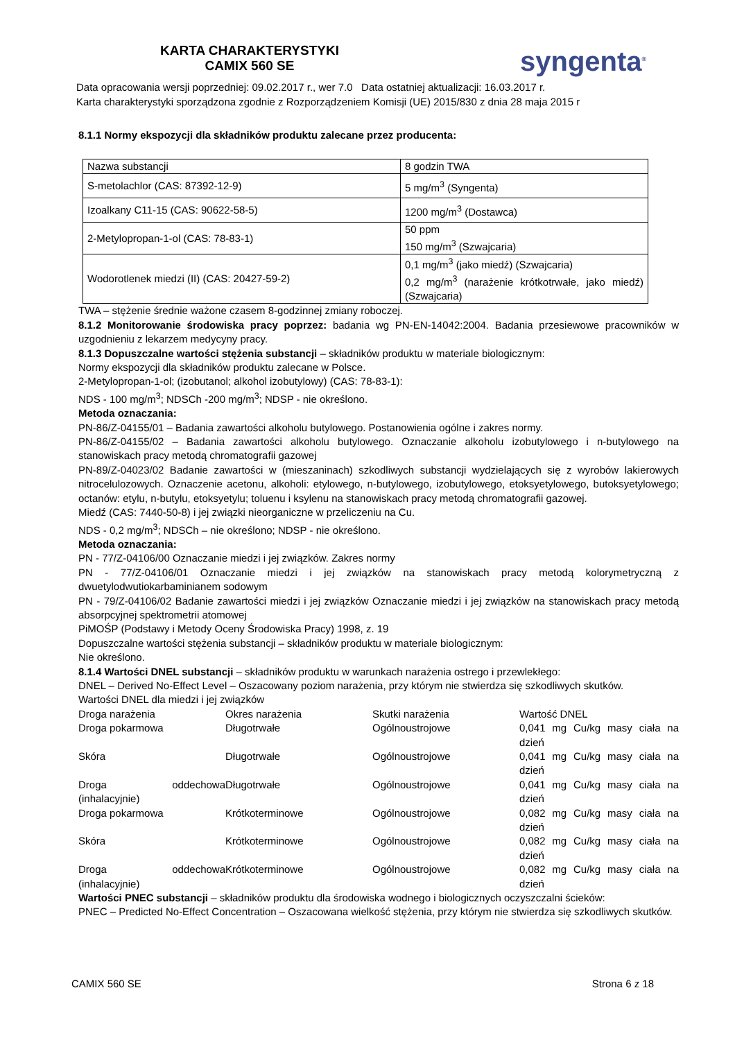KARTA CHARAKTERYSTYKI
CAMIX 560 SE
syngenta<sup>®</sup>
Data opracowania wersji poprzedniej: 09.02.2017 r., wer 7.0 Data ostatniej aktualizacji: 16.03.2017 r.
Karta charakterystyki sporządzona zgodnie z Rozporządzeniem Komisji (UE) 2015/830 z dnia 28 maja 2015 r
8.1.1 Normy ekspozycji dla składników produktu zalecane przez producenta:
| Nazwa substancji | 8 godzin TWA |
| S-metolachlor (CAS: 87392-12-9) | 5 mg/m<sup>3</sup> (Syngenta) |
| Izoalkany C11-15 (CAS: 90622-58-5) | 1200 mg/m<sup>3</sup> (Dostawca) |
| 2-Metylopropan-1-ol (CAS: 78-83-1) | 50 ppm 150 mg/m<sup>3</sup> (Szwajcaria) |
| Wodorotlenek miedzi (II) (CAS: 20427-59-2) | 0,1 mg/m<sup>3</sup> (jako miedź) (Szwajcaria) 0,2 mg/m<sup>3</sup> (narażenie krótkotrwałe, jako miedź) (Szwajcaria) |
TWA – stężenie średnie ważone czasem 8-godzinnej zmiany roboczej.
8.1.2 Monitorowanie środowiska pracy poprzez: badania wg PN-EN-14042:2004. Badania przesiewowe pracowników w uzgodnieniu z lekarzem medycyny pracy.
8.1.3 Dopuszczalne wartości stężenia substancji – składników produktu w materiale biologicznym:
Normy ekspozycji dla składników produktu zalecane w Polsce.
2-Metylopropan-1-ol; (izobutanol; alkohol izobutylowy) (CAS: 78-83-1):
NDS - 100 mg/m<sup>3</sup>; NDSCh -200 mg/m<sup>3</sup>; NDSP - nie określono.
Metoda oznaczania:
PN-86/Z-04155/01 – Badania zawartości alkoholu butylowego. Postanowienia ogólne i zakres normy.
PN-86/Z-04155/02 – Badania zawartości alkoholu butylowego. Oznaczanie alkoholu izobutylowego i n-butylowego na stanowiskach pracy metodą chromatografii gazowej
PN-89/Z-04023/02 Badanie zawartości w (mieszaninach) szkodliwych substancji wydzielających się z wyrobów lakierowych nitrocelulozowych. Oznaczenie acetonu, alkoholi: etylowego, n-butylowego, izobutylowego, etoksyetylowego, butoksyetylowego; octanów: etylu, n-butylu, etoksyetylu; toluenu i ksylenu na stanowiskach pracy metodą chromatografii gazowej.
Miedź (CAS: 7440-50-8) i jej związki nieorganiczne w przeliczeniu na Cu.
NDS - 0,2 mg/m<sup>3</sup>; NDSCh – nie określono; NDSP - nie określono.
Metoda oznaczania:
PN - 77/Z-04106/00 Oznaczanie miedzi i jej związków. Zakres normy
PN - 77/Z-04106/01 Oznaczanie miedzi i jej związków na stanowiskach pracy metodą kolorymetryczną z dwuetylodwutiokarbaminianem sodowym
PN - 79/Z-04106/02 Badanie zawartości miedzi i jej związków Oznaczanie miedzi i jej związków na stanowiskach pracy metodą absorpcyjnej spektrometrii atomowej
PiMOŚP (Podstawy i Metody Oceny Środowiska Pracy) 1998, z. 19
Dopuszczalne wartości stężenia substancji – składników produktu w materiale biologicznym:
Nie określono.
8.1.4 Wartości DNEL substancji – składników produktu w warunkach narażenia ostrego i przewlekłego:
DNEL – Derived No-Effect Level – Oszacowany poziom narażenia, przy którym nie stwierdza się szkodliwych skutków.
Wartości DNEL dla miedzi i jej związków
| Droga narażenia | Okres narażenia | Skutki narażenia | Wartość DNEL |
| Droga pokarmowa | Długotrwałe | Ogólnoustrojowe | 0,041 mg Cu/kg masy ciała na dzień |
| Skóra | Długotrwałe | Ogólnoustrojowe | 0,041 mg Cu/kg masy ciała na dzień |
| Droga oddechowa (inhalacyjnie) | Długotrwałe | Ogólnoustrojowe | 0,041 mg Cu/kg masy ciała na dzień |
| Droga pokarmowa | Krótkoterminowe | Ogólnoustrojowe | 0,082 mg Cu/kg masy ciała na dzień |
| Skóra | Krótkoterminowe | Ogólnoustrojowe | 0,082 mg Cu/kg masy ciała na dzień |
| Droga oddechowa (inhalacyjnie) | Krótkoterminowe | Ogólnoustrojowe | 0,082 mg Cu/kg masy ciała na dzień |
Wartości PNEC substancji – składników produktu dla środowiska wodnego i biologicznych oczyszczalni ścieków:
PNEC – Predicted No-Effect Concentration – Oszacowana wielkość stężenia, przy którym nie stwierdza się szkodliwych skutków.
CAMIX 560 SE Strona 6 z 18